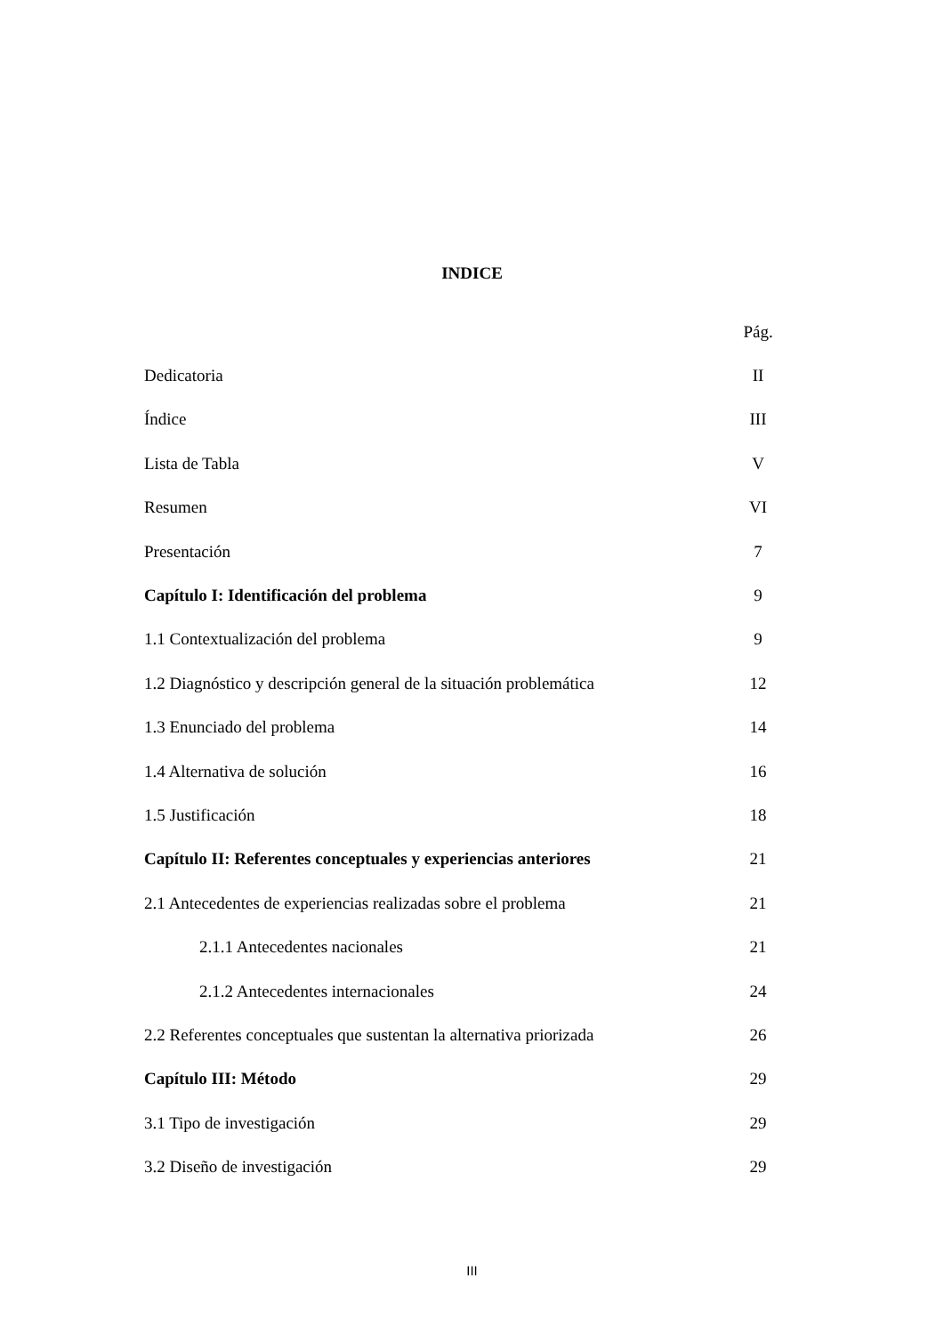INDICE
Pág.
Dedicatoria II
Índice III
Lista de Tabla V
Resumen VI
Presentación 7
Capítulo I: Identificación del problema 9
1.1 Contextualización del problema 9
1.2 Diagnóstico y descripción general de la situación problemática 12
1.3 Enunciado del problema 14
1.4 Alternativa de solución 16
1.5 Justificación 18
Capítulo II: Referentes conceptuales y experiencias anteriores 21
2.1 Antecedentes de experiencias realizadas sobre el problema 21
2.1.1 Antecedentes nacionales 21
2.1.2 Antecedentes internacionales 24
2.2 Referentes conceptuales que sustentan la alternativa priorizada 26
Capítulo III: Método 29
3.1 Tipo de investigación 29
3.2 Diseño de investigación 29
III